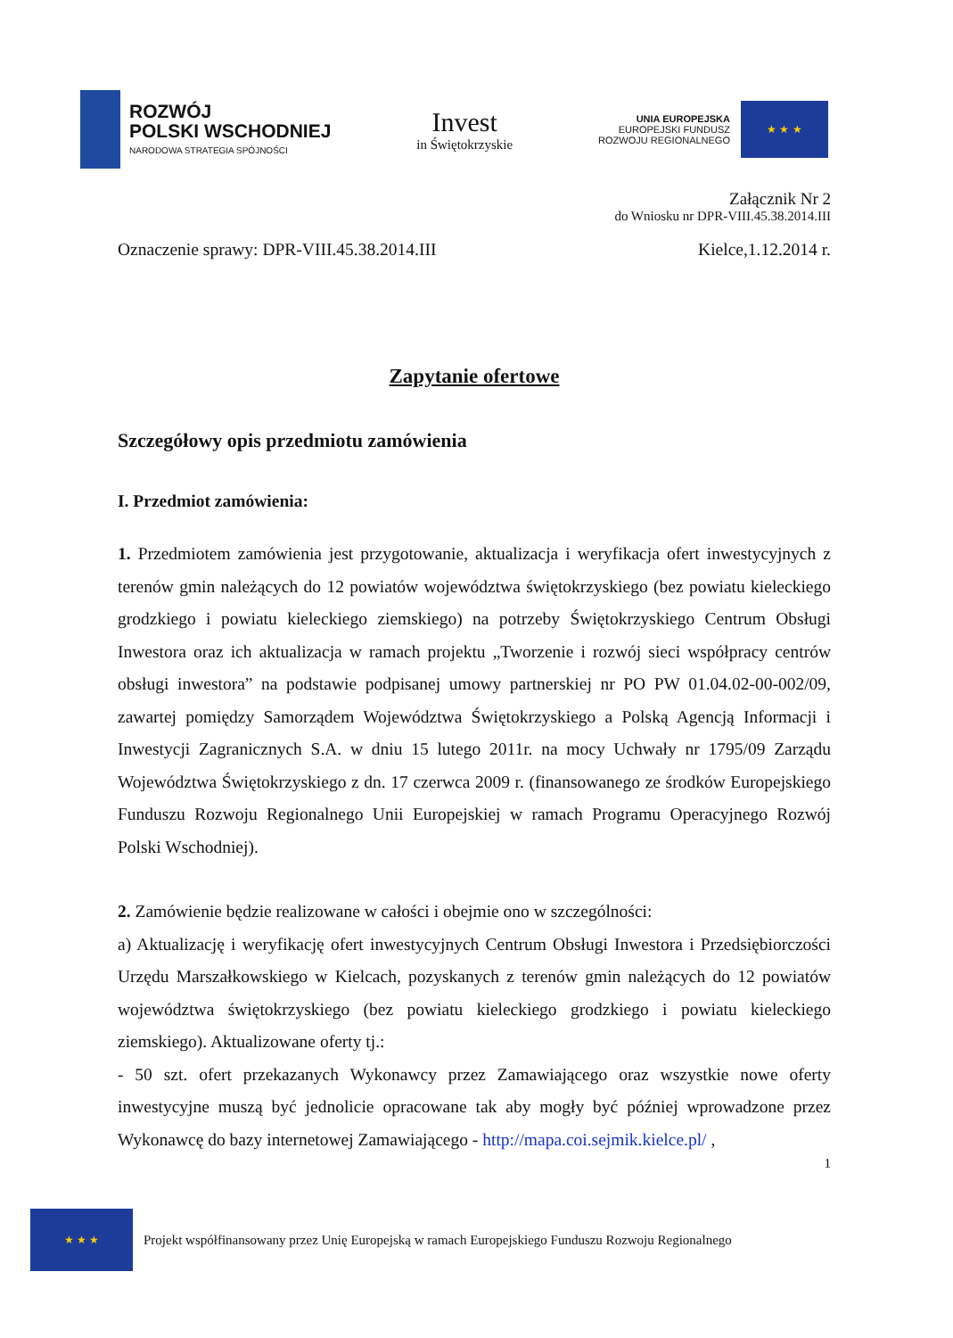ROZWÓJ
POLSKI WSCHODNIEJ
NARODOWA STRATEGIA SPÓJNOŚCI
Invest
in Świętokrzyskie
UNIA EUROPEJSKA
EUROPEJSKI FUNDUSZ
ROZWOJU REGIONALNEGO
★ ★ ★
Załącznik Nr 2
do Wniosku nr DPR-VIII.45.38.2014.III
Oznaczenie sprawy: DPR-VIII.45.38.2014.III Kielce,1.12.2014 r.
Zapytanie ofertowe
Szczegółowy opis przedmiotu zamówienia
I. Przedmiot zamówienia:
1. Przedmiotem zamówienia jest przygotowanie, aktualizacja i weryfikacja ofert inwestycyjnych z terenów gmin należących do 12 powiatów województwa świętokrzyskiego (bez powiatu kieleckiego grodzkiego i powiatu kieleckiego ziemskiego) na potrzeby Świętokrzyskiego Centrum Obsługi Inwestora oraz ich aktualizacja w ramach projektu „Tworzenie i rozwój sieci współpracy centrów obsługi inwestora” na podstawie podpisanej umowy partnerskiej nr PO PW 01.04.02-00-002/09, zawartej pomiędzy Samorządem Województwa Świętokrzyskiego a Polską Agencją Informacji i Inwestycji Zagranicznych S.A. w dniu 15 lutego 2011r. na mocy Uchwały nr 1795/09 Zarządu Województwa Świętokrzyskiego z dn. 17 czerwca 2009 r. (finansowanego ze środków Europejskiego Funduszu Rozwoju Regionalnego Unii Europejskiej w ramach Programu Operacyjnego Rozwój Polski Wschodniej).
2. Zamówienie będzie realizowane w całości i obejmie ono w szczególności:
a) Aktualizację i weryfikację ofert inwestycyjnych Centrum Obsługi Inwestora i Przedsiębiorczości Urzędu Marszałkowskiego w Kielcach, pozyskanych z terenów gmin należących do 12 powiatów województwa świętokrzyskiego (bez powiatu kieleckiego grodzkiego i powiatu kieleckiego ziemskiego). Aktualizowane oferty tj.:
- 50 szt. ofert przekazanych Wykonawcy przez Zamawiającego oraz wszystkie nowe oferty inwestycyjne muszą być jednolicie opracowane tak aby mogły być później wprowadzone przez Wykonawcę do bazy internetowej Zamawiającego - http://mapa.coi.sejmik.kielce.pl/ ,
1
★ ★ ★
Projekt współfinansowany przez Unię Europejską w ramach Europejskiego Funduszu Rozwoju Regionalnego